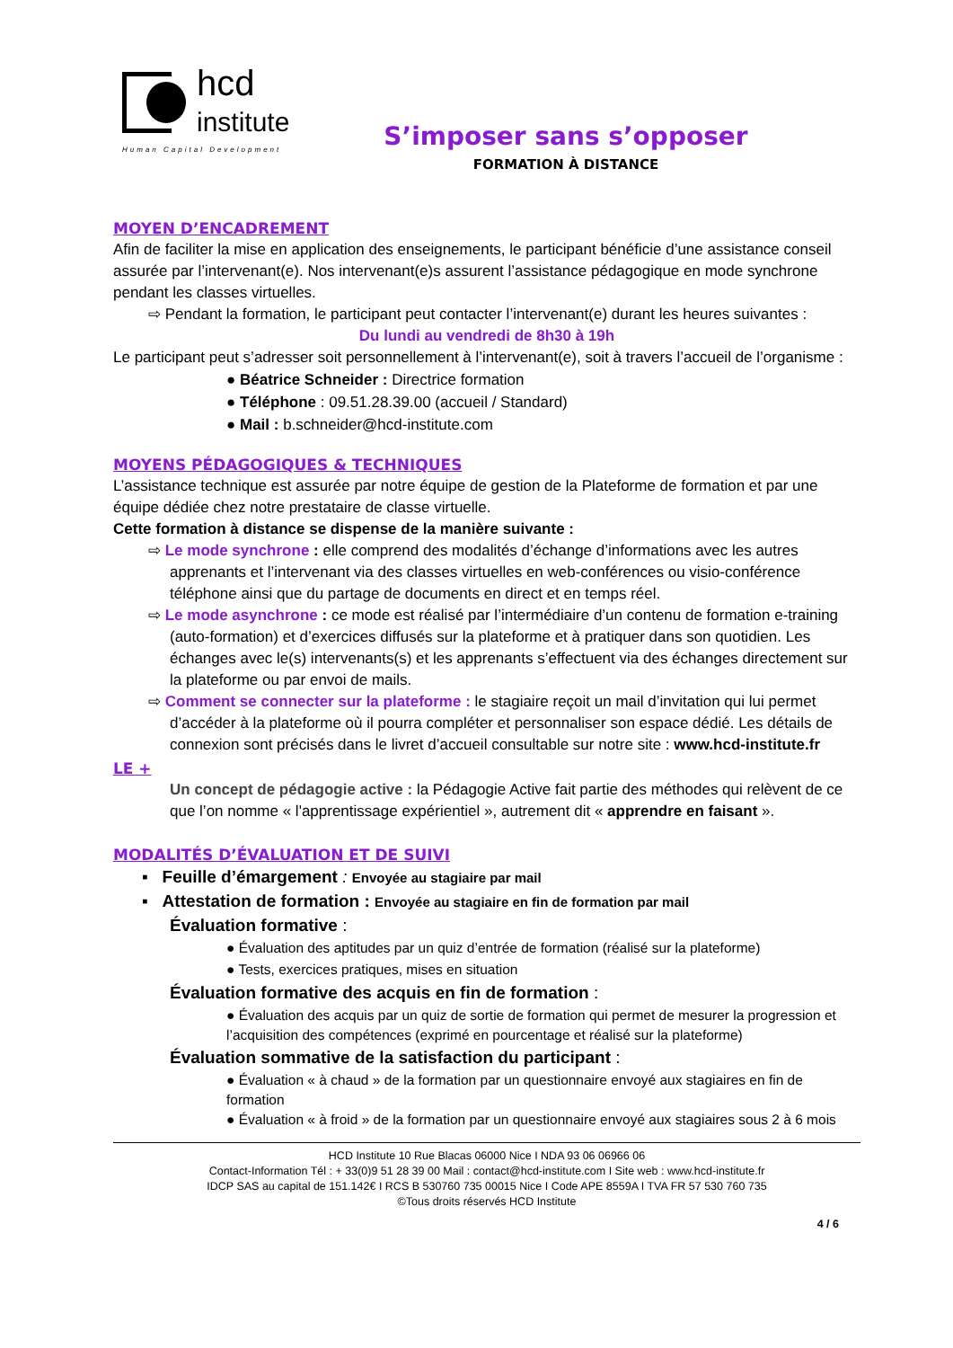hcd
institute
Human Capital Development
S’imposer sans s’opposer
FORMATION À DISTANCE
MOYEN D’ENCADREMENT
Afin de faciliter la mise en application des enseignements, le participant bénéficie d’une assistance conseil assurée par l’intervenant(e). Nos intervenant(e)s assurent l’assistance pédagogique en mode synchrone pendant les classes virtuelles.
⇨ Pendant la formation, le participant peut contacter l’intervenant(e) durant les heures suivantes :
Du lundi au vendredi de 8h30 à 19h
Le participant peut s’adresser soit personnellement à l’intervenant(e), soit à travers l’accueil de l’organisme :
● Béatrice Schneider : Directrice formation
● Téléphone : 09.51.28.39.00 (accueil / Standard)
● Mail : b.schneider@hcd-institute.com
MOYENS PÉDAGOGIQUES & TECHNIQUES
L’assistance technique est assurée par notre équipe de gestion de la Plateforme de formation et par une équipe dédiée chez notre prestataire de classe virtuelle.
Cette formation à distance se dispense de la manière suivante :
⇨ Le mode synchrone : elle comprend des modalités d’échange d’informations avec les autres apprenants et l’intervenant via des classes virtuelles en web-conférences ou visio-conférence téléphone ainsi que du partage de documents en direct et en temps réel.
⇨ Le mode asynchrone : ce mode est réalisé par l’intermédiaire d’un contenu de formation e-training (auto-formation) et d’exercices diffusés sur la plateforme et à pratiquer dans son quotidien. Les échanges avec le(s) intervenants(s) et les apprenants s’effectuent via des échanges directement sur la plateforme ou par envoi de mails.
⇨ Comment se connecter sur la plateforme : le stagiaire reçoit un mail d’invitation qui lui permet d’accéder à la plateforme où il pourra compléter et personnaliser son espace dédié. Les détails de connexion sont précisés dans le livret d’accueil consultable sur notre site : www.hcd-institute.fr
LE +
Un concept de pédagogie active : la Pédagogie Active fait partie des méthodes qui relèvent de ce que l’on nomme « l'apprentissage expérientiel », autrement dit « apprendre en faisant ».
MODALITÉS D’ÉVALUATION ET DE SUIVI
▪ Feuille d’émargement : Envoyée au stagiaire par mail
▪ Attestation de formation : Envoyée au stagiaire en fin de formation par mail
Évaluation formative :
● Évaluation des aptitudes par un quiz d’entrée de formation (réalisé sur la plateforme)
● Tests, exercices pratiques, mises en situation
Évaluation formative des acquis en fin de formation :
● Évaluation des acquis par un quiz de sortie de formation qui permet de mesurer la progression et l’acquisition des compétences (exprimé en pourcentage et réalisé sur la plateforme)
Évaluation sommative de la satisfaction du participant :
● Évaluation « à chaud » de la formation par un questionnaire envoyé aux stagiaires en fin de formation
● Évaluation « à froid » de la formation par un questionnaire envoyé aux stagiaires sous 2 à 6 mois
HCD Institute 10 Rue Blacas 06000 Nice I NDA 93 06 06966 06
Contact-Information Tél : + 33(0)9 51 28 39 00 Mail : contact@hcd-institute.com I Site web : www.hcd-institute.fr
IDCP SAS au capital de 151.142€ I RCS B 530760 735 00015 Nice I Code APE 8559A I TVA FR 57 530 760 735
©Tous droits réservés HCD Institute
4 / 6